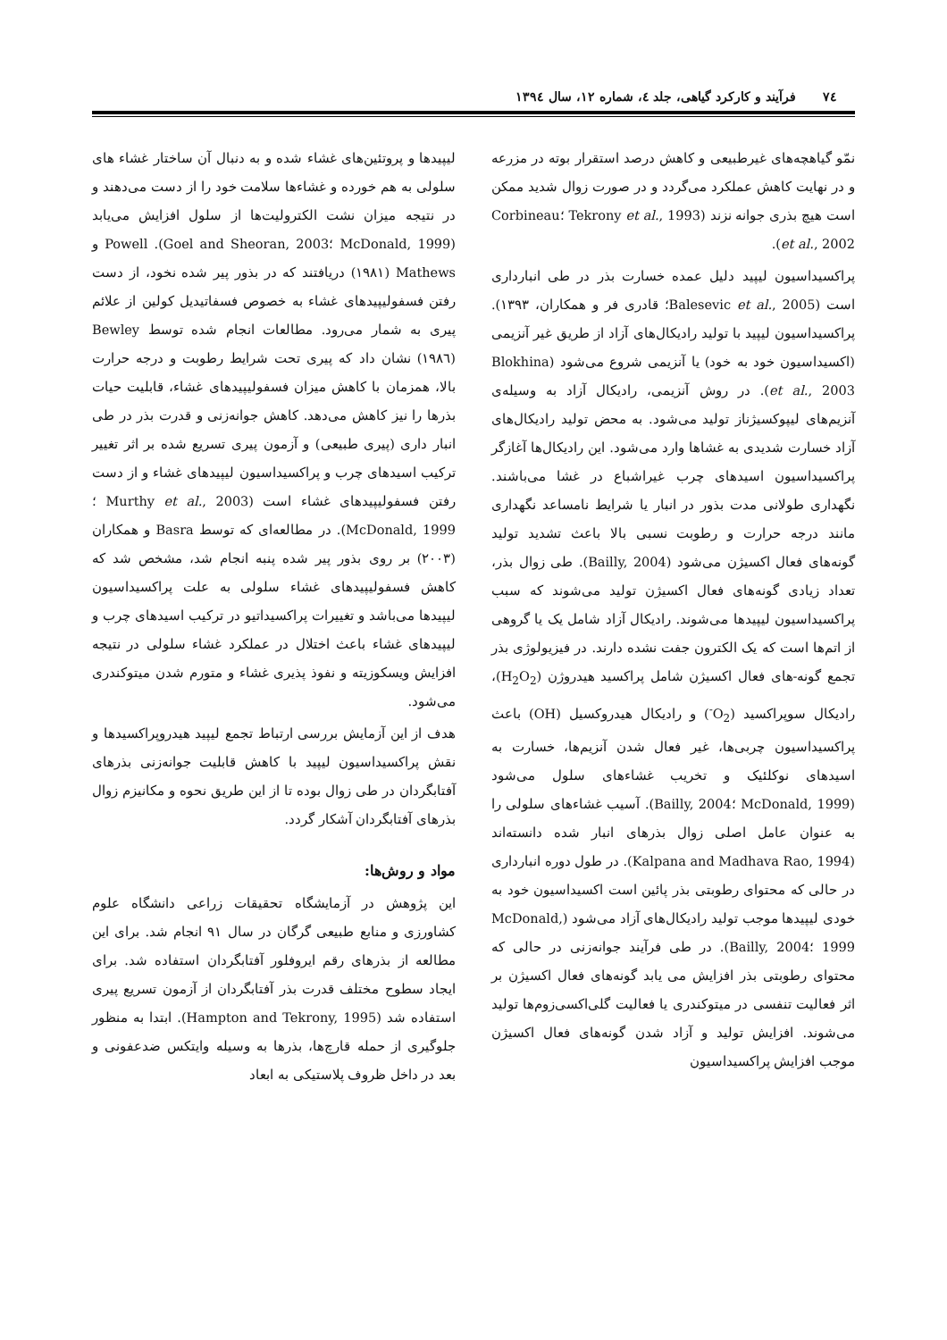۷٤ فرآیند و کارکرد گیاهی، جلد ٤، شماره ١٢، سال ١٣٩٤
نمّو گیاهچه‌های غیرطبیعی و کاهش درصد استقرار بوته در مزرعه و در نهایت کاهش عملکرد می‌گردد و در صورت زوال شدید ممکن است هیچ بذری جوانه نزند (Tekrony et al., 1993 ؛Corbineau et al., 2002).
پراکسیداسیون لیپید دلیل عمده خسارت بذر در طی انبارداری است (Balesevic et al., 2005؛ قادری فر و همکاران، ١٣٩٣). پراکسیداسیون لیپید با تولید رادیکال‌های آزاد از طریق غیر آنزیمی (اکسیداسیون خود به خود) یا آنزیمی شروع می‌شود (Blokhina et al., 2003). در روش آنزیمی، رادیکال آزاد به وسیله‌ی آنزیم‌های لیپوکسیژناز تولید می‌شود. به محض تولید رادیکال‌های آزاد خسارت شدیدی به غشاها وارد می‌شود. این رادیکال‌ها آغازگر پراکسیداسیون اسیدهای چرب غیراشباع در غشا می‌باشند. نگهداری طولانی مدت بذور در انبار یا شرایط نامساعد نگهداری مانند درجه حرارت و رطوبت نسبی بالا باعث تشدید تولید گونه‌های فعال اکسیژن می‌شود (Bailly, 2004). طی زوال بذر، تعداد زیادی گونه‌های فعال اکسیژن تولید می‌شوند که سبب پراکسیداسیون لیپیدها می‌شوند. رادیکال آزاد شامل یک یا گروهی از اتم‌ها است که یک الکترون جفت نشده دارند. در فیزیولوژی بذر تجمع گونه-های فعال اکسیژن شامل پراکسید هیدروژن (H<sub>2</sub>O<sub>2</sub>)، رادیکال سوپراکسید (O<sub>2</sub><sup>-</sup>) و رادیکال هیدروکسیل (OH) باعث پراکسیداسیون چربی‌ها، غیر فعال شدن آنزیم‌ها، خسارت به اسیدهای نوکلئیک و تخریب غشاءهای سلول می‌شود (McDonald, 1999 ؛Bailly, 2004). آسیب غشاءهای سلولی را به عنوان عامل اصلی زوال بذرهای انبار شده دانسته‌اند (Kalpana and Madhava Rao, 1994). در طول دوره انبارداری در حالی که محتوای رطوبتی بذر پائین است اکسیداسیون خود به خودی لیپیدها موجب تولید رادیکال‌های آزاد می‌شود (McDonald, 1999 ؛Bailly, 2004). در طی فرآیند جوانه‌زنی در حالی که محتوای رطوبتی بذر افزایش می یابد گونه‌های فعال اکسیژن بر اثر فعالیت تنفسی در میتوکندری یا فعالیت گلی‌اکسی‌زوم‌ها تولید می‌شوند. افزایش تولید و آزاد شدن گونه‌های فعال اکسیژن موجب افزایش پراکسیداسیون
لیپیدها و پروتئین‌های غشاء شده و به دنبال آن ساختار غشاء های سلولی به هم خورده و غشاءها سلامت خود را از دست می‌دهند و در نتیجه میزان نشت الکترولیت‌ها از سلول افزایش می‌یابد (McDonald, 1999 ؛Goel and Sheoran, 2003). Powell و Mathews (١٩٨١) دریافتند که در بذور پیر شده نخود، از دست رفتن فسفولیپیدهای غشاء به خصوص فسفاتیدیل کولین از علائم پیری به شمار می‌رود. مطالعات انجام شده توسط Bewley (١٩٨٦) نشان داد که پیری تحت شرایط رطوبت و درجه حرارت بالا، همزمان با کاهش میزان فسفولیپیدهای غشاء، قابلیت حیات بذرها را نیز کاهش می‌دهد. کاهش جوانه‌زنی و قدرت بذر در طی انبار داری (پیری طبیعی) و آزمون پیری تسریع شده بر اثر تغییر ترکیب اسیدهای چرب و پراکسیداسیون لیپیدهای غشاء و از دست رفتن فسفولیپیدهای غشاء است (Murthy et al., 2003 ؛McDonald, 1999). در مطالعه‌ای که توسط Basra و همکاران (٢٠٠٣) بر روی بذور پیر شده پنبه انجام شد، مشخص شد که کاهش فسفولیپیدهای غشاء سلولی به علت پراکسیداسیون لیپیدها می‌باشد و تغییرات پراکسیداتیو در ترکیب اسیدهای چرب و لیپیدهای غشاء باعث اختلال در عملکرد غشاء سلولی در نتیجه افزایش ویسکوزیته و نفوذ پذیری غشاء و متورم شدن میتوکندری می‌شود.
هدف از این آزمایش بررسی ارتباط تجمع لیپید هیدروپراکسیدها و نقش پراکسیداسیون لیپید با کاهش قابلیت جوانه‌زنی بذرهای آفتابگردان در طی زوال بوده تا از این طریق نحوه و مکانیزم زوال بذرهای آفتابگردان آشکار گردد.
مواد و روش‌ها:
این پژوهش در آزمایشگاه تحقیقات زراعی دانشگاه علوم کشاورزی و منابع طبیعی گرگان در سال ٩١ انجام شد. برای این مطالعه از بذرهای رقم ایروفلور آفتابگردان استفاده شد. برای ایجاد سطوح مختلف قدرت بذر آفتابگردان از آزمون تسریع پیری استفاده شد (Hampton and Tekrony, 1995). ابتدا به منظور جلوگیری از حمله قارچ‌ها، بذرها به وسیله وایتکس ضدعفونی و بعد در داخل ظروف پلاستیکی به ابعاد